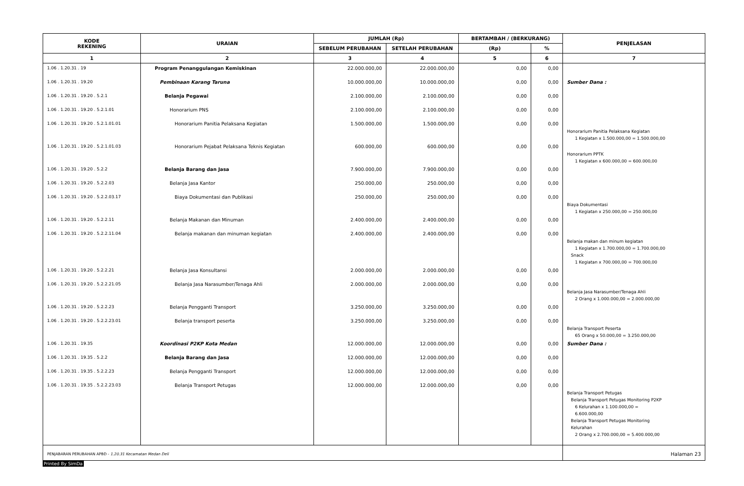| KODE REKENING | URAIAN | JUMLAH (Rp) | | BERTAMBAH / (BERKURANG) | | PENJELASAN |
| --- | --- | --- | --- | --- | --- | --- |
| | | SEBELUM PERUBAHAN | SETELAH PERUBAHAN | (Rp) | % | |
| 1 | 2 | 3 | 4 | 5 | 6 | 7 |
| 1.06 . 1.20.31 . 19 | Program Penanggulangan Kemiskinan | 22.000.000,00 | 22.000.000,00 | 0,00 | 0,00 | |
| 1.06 . 1.20.31 . 19.20 | Pembinaan Karang Taruna | 10.000.000,00 | 10.000.000,00 | 0,00 | 0,00 | Sumber Dana : |
| 1.06 . 1.20.31 . 19.20 . 5.2.1 | Belanja Pegawai | 2.100.000,00 | 2.100.000,00 | 0,00 | 0,00 | |
| 1.06 . 1.20.31 . 19.20 . 5.2.1.01 | Honorarium PNS | 2.100.000,00 | 2.100.000,00 | 0,00 | 0,00 | |
| 1.06 . 1.20.31 . 19.20 . 5.2.1.01.01 | Honorarium Panitia Pelaksana Kegiatan | 1.500.000,00 | 1.500.000,00 | 0,00 | 0,00 | Honorarium Panitia Pelaksana Kegiatan 1 Kegiatan x 1.500.000,00 = 1.500.000,00 |
| 1.06 . 1.20.31 . 19.20 . 5.2.1.01.03 | Honorarium Pejabat Pelaksana Teknis Kegiatan | 600.000,00 | 600.000,00 | 0,00 | 0,00 | Honorarium PPTK 1 Kegiatan x 600.000,00 = 600.000,00 |
| 1.06 . 1.20.31 . 19.20 . 5.2.2 | Belanja Barang dan Jasa | 7.900.000,00 | 7.900.000,00 | 0,00 | 0,00 | |
| 1.06 . 1.20.31 . 19.20 . 5.2.2.03 | Belanja Jasa Kantor | 250.000,00 | 250.000,00 | 0,00 | 0,00 | |
| 1.06 . 1.20.31 . 19.20 . 5.2.2.03.17 | Biaya Dokumentasi dan Publikasi | 250.000,00 | 250.000,00 | 0,00 | 0,00 | Biaya Dokumentasi 1 Kegiatan x 250.000,00 = 250.000,00 |
| 1.06 . 1.20.31 . 19.20 . 5.2.2.11 | Belanja Makanan dan Minuman | 2.400.000,00 | 2.400.000,00 | 0,00 | 0,00 | |
| 1.06 . 1.20.31 . 19.20 . 5.2.2.11.04 | Belanja makanan dan minuman kegiatan | 2.400.000,00 | 2.400.000,00 | 0,00 | 0,00 | Belanja makan dan minum kegiatan 1 Kegiatan x 1.700.000,00 = 1.700.000,00 Snack 1 Kegiatan x 700.000,00 = 700.000,00 |
| 1.06 . 1.20.31 . 19.20 . 5.2.2.21 | Belanja Jasa Konsultansi | 2.000.000,00 | 2.000.000,00 | 0,00 | 0,00 | |
| 1.06 . 1.20.31 . 19.20 . 5.2.2.21.05 | Belanja Jasa Narasumber/Tenaga Ahli | 2.000.000,00 | 2.000.000,00 | 0,00 | 0,00 | Belanja Jasa Narasumber/Tenaga Ahli 2 Orang x 1.000.000,00 = 2.000.000,00 |
| 1.06 . 1.20.31 . 19.20 . 5.2.2.23 | Belanja Pengganti Transport | 3.250.000,00 | 3.250.000,00 | 0,00 | 0,00 | |
| 1.06 . 1.20.31 . 19.20 . 5.2.2.23.01 | Belanja transport peserta | 3.250.000,00 | 3.250.000,00 | 0,00 | 0,00 | Belanja Transport Peserta 65 Orang x 50.000,00 = 3.250.000,00 |
| 1.06 . 1.20.31 . 19.35 | Koordinasi P2KP Kota Medan | 12.000.000,00 | 12.000.000,00 | 0,00 | 0,00 | Sumber Dana : |
| 1.06 . 1.20.31 . 19.35 . 5.2.2 | Belanja Barang dan Jasa | 12.000.000,00 | 12.000.000,00 | 0,00 | 0,00 | |
| 1.06 . 1.20.31 . 19.35 . 5.2.2.23 | Belanja Pengganti Transport | 12.000.000,00 | 12.000.000,00 | 0,00 | 0,00 | |
| 1.06 . 1.20.31 . 19.35 . 5.2.2.23.03 | Belanja Transport Petugas | 12.000.000,00 | 12.000.000,00 | 0,00 | 0,00 | Belanja Transport Petugas Belanja Transport Petugas Monitoring P2KP 6 Kelurahan x 1.100.000,00 = 6.600.000,00 Belanja Transport Petugas Monitoring Kelurahan 2 Orang x 2.700.000,00 = 5.400.000,00 |
| PENJABARAN PERUBAHAN APBD - 1.20.31 Kecamatan Medan Deli | | | | | | Halaman 23 |
Printed By SimDa